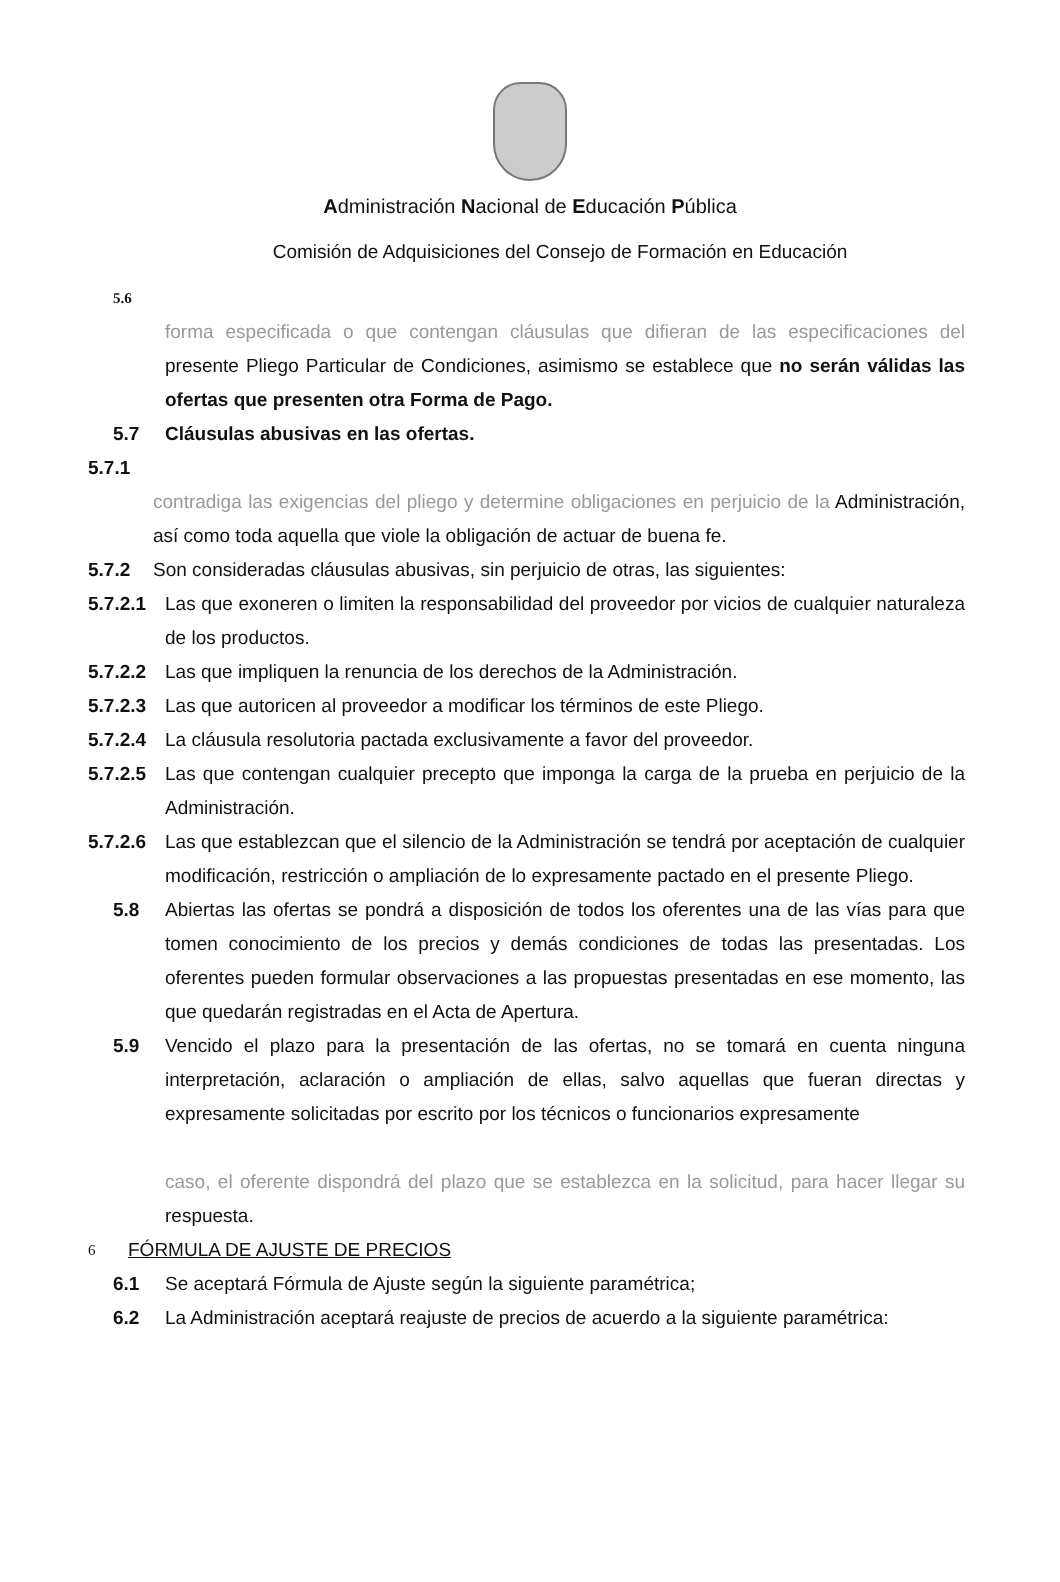Administración Nacional de Educación Pública
Comisión de Adquisiciones del Consejo de Formación en Educación
5.6
forma especificada o que contengan cláusulas que difieran de las especificaciones del presente Pliego Particular de Condiciones, asimismo se establece que no serán válidas las ofertas que presenten otra Forma de Pago.
5.7 Cláusulas abusivas en las ofertas.
5.7.1
contradiga las exigencias del pliego y determine obligaciones en perjuicio de la Administración, así como toda aquella que viole la obligación de actuar de buena fe.
5.7.2 Son consideradas cláusulas abusivas, sin perjuicio de otras, las siguientes:
5.7.2.1 Las que exoneren o limiten la responsabilidad del proveedor por vicios de cualquier naturaleza de los productos.
5.7.2.2 Las que impliquen la renuncia de los derechos de la Administración.
5.7.2.3 Las que autoricen al proveedor a modificar los términos de este Pliego.
5.7.2.4 La cláusula resolutoria pactada exclusivamente a favor del proveedor.
5.7.2.5 Las que contengan cualquier precepto que imponga la carga de la prueba en perjuicio de la Administración.
5.7.2.6 Las que establezcan que el silencio de la Administración se tendrá por aceptación de cualquier modificación, restricción o ampliación de lo expresamente pactado en el presente Pliego.
5.8 Abiertas las ofertas se pondrá a disposición de todos los oferentes una de las vías para que tomen conocimiento de los precios y demás condiciones de todas las presentadas. Los oferentes pueden formular observaciones a las propuestas presentadas en ese momento, las que quedarán registradas en el Acta de Apertura.
5.9 Vencido el plazo para la presentación de las ofertas, no se tomará en cuenta ninguna interpretación, aclaración o ampliación de ellas, salvo aquellas que fueran directas y expresamente solicitadas por escrito por los técnicos o funcionarios expresamente
caso, el oferente dispondrá del plazo que se establezca en la solicitud, para hacer llegar su respuesta.
6 FÓRMULA DE AJUSTE DE PRECIOS
6.1 Se aceptará Fórmula de Ajuste según la siguiente paramétrica;
6.2 La Administración aceptará reajuste de precios de acuerdo a la siguiente paramétrica: